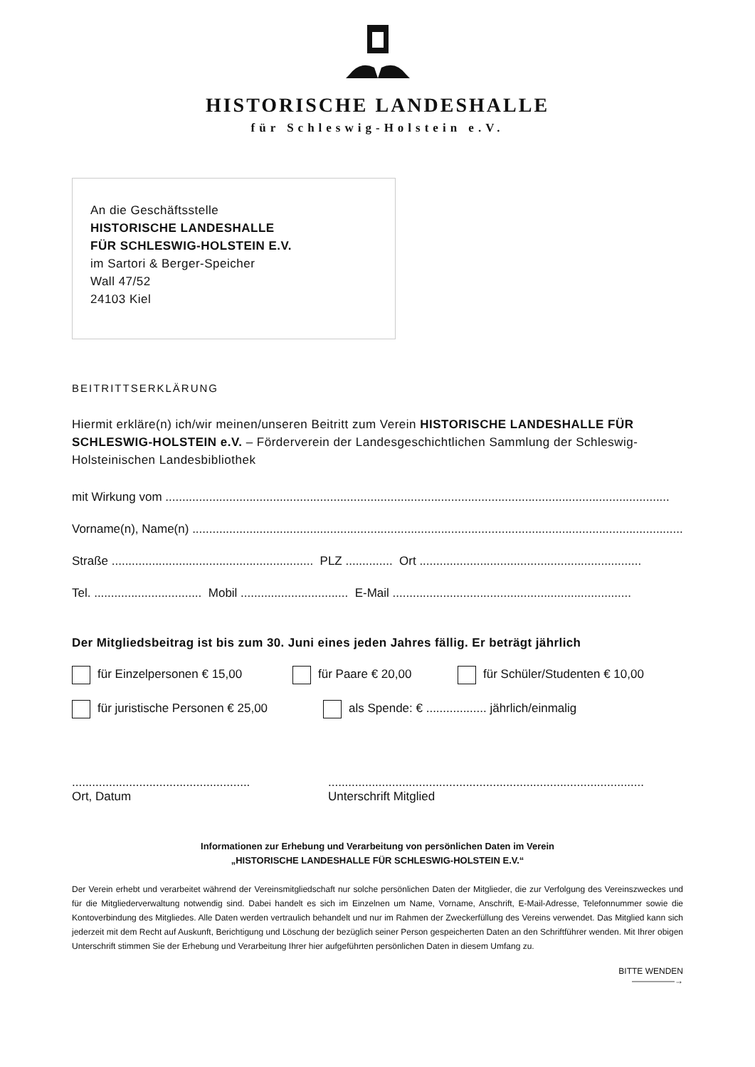HISTORISCHE LANDESHALLE
für Schleswig-Holstein e.V.
An die Geschäftsstelle
HISTORISCHE LANDESHALLE
FÜR SCHLESWIG-HOLSTEIN E.V.
im Sartori & Berger-Speicher
Wall 47/52
24103 Kiel
BEITRITTSERKLÄRUNG
Hiermit erkläre(n) ich/wir meinen/unseren Beitritt zum Verein HISTORISCHE LANDESHALLE FÜR SCHLESWIG-HOLSTEIN e.V. – Förderverein der Landesgeschichtlichen Sammlung der Schleswig-Holsteinischen Landesbibliothek
mit Wirkung vom ......................................................................................................................................................
Vorname(n), Name(n) ......................................................................................................................................................
Straße ............................................................ PLZ .............. Ort ..................................................................
Tel. ................................ Mobil ................................ E-Mail .......................................................................
Der Mitgliedsbeitrag ist bis zum 30. Juni eines jeden Jahres fällig. Er beträgt jährlich
für Einzelpersonen € 15,00 für Paare € 20,00 für Schüler/Studenten € 10,00
für juristische Personen € 25,00 als Spende: € .................. jährlich/einmalig
.....................................................
Ort, Datum
..............................................................................................
Unterschrift Mitglied
Informationen zur Erhebung und Verarbeitung von persönlichen Daten im Verein
„HISTORISCHE LANDESHALLE FÜR SCHLESWIG-HOLSTEIN E.V.“
Der Verein erhebt und verarbeitet während der Vereinsmitgliedschaft nur solche persönlichen Daten der Mitglieder, die zur Verfolgung des Vereinszweckes und für die Mitgliederverwaltung notwendig sind. Dabei handelt es sich im Einzelnen um Name, Vorname, Anschrift, E-Mail-Adresse, Telefonnummer sowie die Kontoverbindung des Mitgliedes. Alle Daten werden vertraulich behandelt und nur im Rahmen der Zweckerfüllung des Vereins verwendet. Das Mitglied kann sich jederzeit mit dem Recht auf Auskunft, Berichtigung und Löschung der bezüglich seiner Person gespeicherten Daten an den Schriftführer wenden. Mit Ihrer obigen Unterschrift stimmen Sie der Erhebung und Verarbeitung Ihrer hier aufgeführten persönlichen Daten in diesem Umfang zu.
BITTE WENDEN
—————→